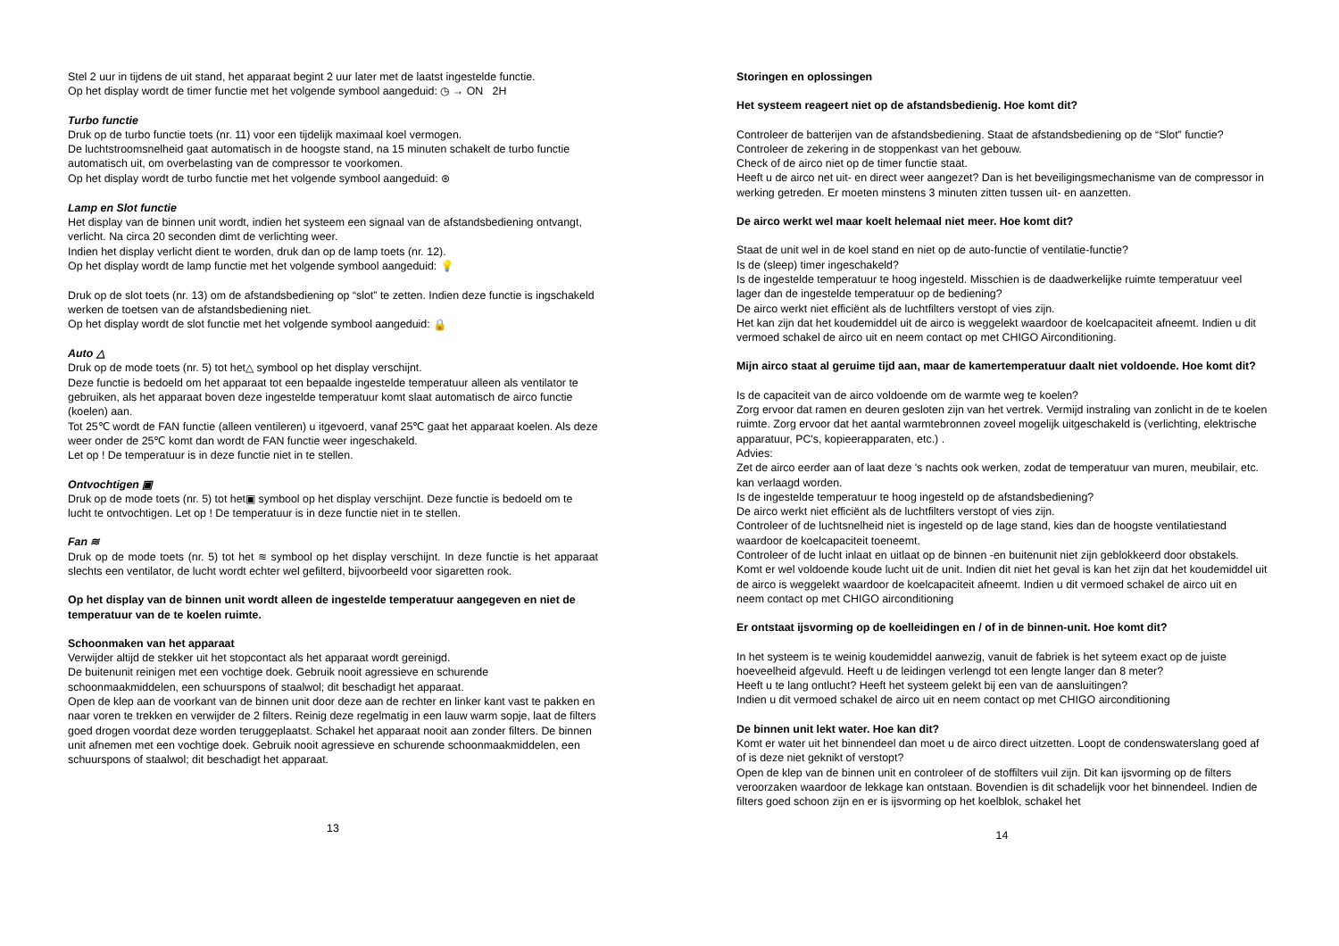Stel 2 uur in tijdens de uit stand, het apparaat begint 2 uur later met de laatst ingestelde functie.
Op het display wordt de timer functie met het volgende symbool aangeduid: ◷ → ON 2H
Turbo functie
Druk op de turbo functie toets (nr. 11) voor een tijdelijk maximaal koel vermogen.
De luchtstroomsnelheid gaat automatisch in de hoogste stand, na 15 minuten schakelt de turbo functie automatisch uit, om overbelasting van de compressor te voorkomen.
Op het display wordt de turbo functie met het volgende symbool aangeduid: ⊛
Lamp en Slot functie
Het display van de binnen unit wordt, indien het systeem een signaal van de afstandsbediening ontvangt, verlicht. Na circa 20 seconden dimt de verlichting weer.
Indien het display verlicht dient te worden, druk dan op de lamp toets (nr. 12).
Op het display wordt de lamp functie met het volgende symbool aangeduid: 💡
Druk op de slot toets (nr. 13) om de afstandsbediening op “slot” te zetten. Indien deze functie is ingschakeld werken de toetsen van de afstandsbediening niet.
Op het display wordt de slot functie met het volgende symbool aangeduid: 🔒
Auto △
Druk op de mode toets (nr. 5) tot het△ symbool op het display verschijnt.
Deze functie is bedoeld om het apparaat tot een bepaalde ingestelde temperatuur alleen als ventilator te gebruiken, als het apparaat boven deze ingestelde temperatuur komt slaat automatisch de airco functie (koelen) aan.
Tot 25℃ wordt de FAN functie (alleen ventileren) u itgevoerd, vanaf 25℃ gaat het apparaat koelen. Als deze weer onder de 25℃ komt dan wordt de FAN functie weer ingeschakeld.
Let op ! De temperatuur is in deze functie niet in te stellen.
Ontvochtigen ▣
Druk op de mode toets (nr. 5) tot het▣ symbool op het display verschijnt. Deze functie is bedoeld om te lucht te ontvochtigen. Let op ! De temperatuur is in deze functie niet in te stellen.
Fan ≋
Druk op de mode toets (nr. 5) tot het ≋ symbool op het display verschijnt. In deze functie is het apparaat slechts een ventilator, de lucht wordt echter wel gefilterd, bijvoorbeeld voor sigaretten rook.
Op het display van de binnen unit wordt alleen de ingestelde temperatuur aangegeven en niet de temperatuur van de te koelen ruimte.
Schoonmaken van het apparaat
Verwijder altijd de stekker uit het stopcontact als het apparaat wordt gereinigd.
De buitenunit reinigen met een vochtige doek. Gebruik nooit agressieve en schurende schoonmaakmiddelen, een schuurspons of staalwol; dit beschadigt het apparaat.
Open de klep aan de voorkant van de binnen unit door deze aan de rechter en linker kant vast te pakken en naar voren te trekken en verwijder de 2 filters. Reinig deze regelmatig in een lauw warm sopje, laat de filters goed drogen voordat deze worden teruggeplaatst. Schakel het apparaat nooit aan zonder filters. De binnen unit afnemen met een vochtige doek. Gebruik nooit agressieve en schurende schoonmaakmiddelen, een schuurspons of staalwol; dit beschadigt het apparaat.
13
Storingen en oplossingen
Het systeem reageert niet op de afstandsbedienig. Hoe komt dit?
Controleer de batterijen van de afstandsbediening. Staat de afstandsbediening op de “Slot” functie?
Controleer de zekering in de stoppenkast van het gebouw.
Check of de airco niet op de timer functie staat.
Heeft u de airco net uit- en direct weer aangezet? Dan is het beveiligingsmechanisme van de compressor in werking getreden. Er moeten minstens 3 minuten zitten tussen uit- en aanzetten.
De airco werkt wel maar koelt helemaal niet meer. Hoe komt dit?
Staat de unit wel in de koel stand en niet op de auto-functie of ventilatie-functie?
Is de (sleep) timer ingeschakeld?
Is de ingestelde temperatuur te hoog ingesteld. Misschien is de daadwerkelijke ruimte temperatuur veel lager dan de ingestelde temperatuur op de bediening?
De airco werkt niet efficiënt als de luchtfilters verstopt of vies zijn.
Het kan zijn dat het koudemiddel uit de airco is weggelekt waardoor de koelcapaciteit afneemt. Indien u dit vermoed schakel de airco uit en neem contact op met CHIGO Airconditioning.
Mijn airco staat al geruime tijd aan, maar de kamertemperatuur daalt niet voldoende. Hoe komt dit?
Is de capaciteit van de airco voldoende om de warmte weg te koelen?
Zorg ervoor dat ramen en deuren gesloten zijn van het vertrek. Vermijd instraling van zonlicht in de te koelen ruimte. Zorg ervoor dat het aantal warmtebronnen zoveel mogelijk uitgeschakeld is (verlichting, elektrische apparatuur, PC's, kopieerapparaten, etc.) .
Advies:
Zet de airco eerder aan of laat deze 's nachts ook werken, zodat de temperatuur van muren, meubilair, etc. kan verlaagd worden.
Is de ingestelde temperatuur te hoog ingesteld op de afstandsbediening?
De airco werkt niet efficiënt als de luchtfilters verstopt of vies zijn.
Controleer of de luchtsnelheid niet is ingesteld op de lage stand, kies dan de hoogste ventilatiestand waardoor de koelcapaciteit toeneemt.
Controleer of de lucht inlaat en uitlaat op de binnen -en buitenunit niet zijn geblokkeerd door obstakels.
Komt er wel voldoende koude lucht uit de unit. Indien dit niet het geval is kan het zijn dat het koudemiddel uit de airco is weggelekt waardoor de koelcapaciteit afneemt. Indien u dit vermoed schakel de airco uit en neem contact op met CHIGO airconditioning
Er ontstaat ijsvorming op de koelleidingen en / of in de binnen-unit. Hoe komt dit?
In het systeem is te weinig koudemiddel aanwezig, vanuit de fabriek is het syteem exact op de juiste hoeveelheid afgevuld. Heeft u de leidingen verlengd tot een lengte langer dan 8 meter?
Heeft u te lang ontlucht? Heeft het systeem gelekt bij een van de aansluitingen?
Indien u dit vermoed schakel de airco uit en neem contact op met CHIGO airconditioning
De binnen unit lekt water. Hoe kan dit?
Komt er water uit het binnendeel dan moet u de airco direct uitzetten. Loopt de condenswaterslang goed af of is deze niet geknikt of verstopt?
Open de klep van de binnen unit en controleer of de stoffilters vuil zijn. Dit kan ijsvorming op de filters veroorzaken waardoor de lekkage kan ontstaan. Bovendien is dit schadelijk voor het binnendeel. Indien de filters goed schoon zijn en er is ijsvorming op het koelblok, schakel het
14